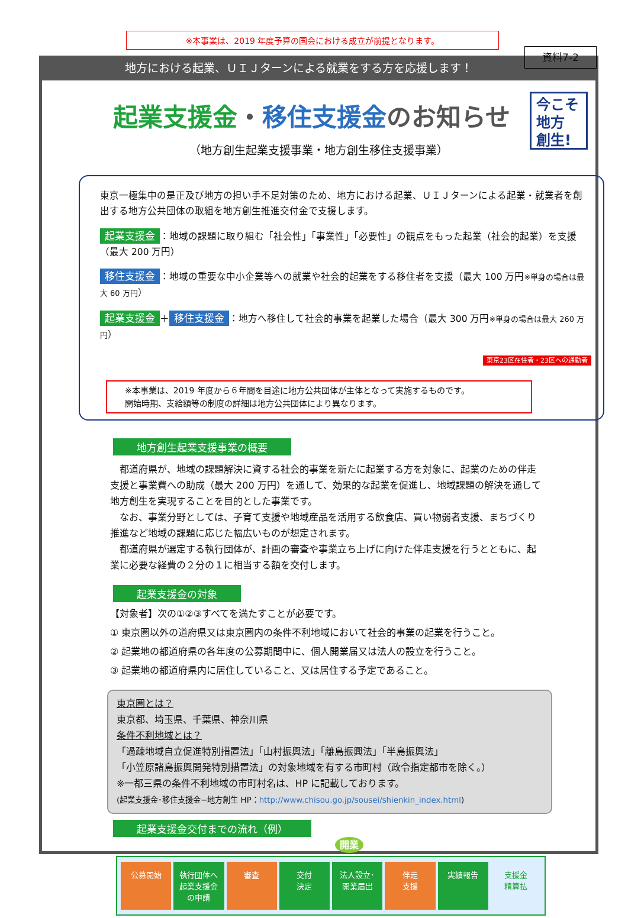資料7-2
※本事業は、2019 年度予算の国会における成立が前提となります。
地方における起業、ＵＩＪターンによる就業をする方を応援します！
今こそ
地方
創生!
起業支援金・移住支援金のお知らせ
（地方創生起業支援事業・地方創生移住支援事業）
東京一極集中の是正及び地方の担い手不足対策のため、地方における起業、ＵＩＪターンによる起業・就業者を創出する地方公共団体の取組を地方創生推進交付金で支援します。
起業支援金 ：地域の課題に取り組む「社会性」「事業性」「必要性」の観点をもった起業（社会的起業）を支援（最大 200 万円）
移住支援金 ：地域の重要な中小企業等への就業や社会的起業をする移住者を支援（最大 100 万円※単身の場合は最大 60 万円）
起業支援金 ＋ 移住支援金 ：地方へ移住して社会的事業を起業した場合（最大 300 万円※単身の場合は最大 260 万円）
東京23区在住者・23区への通勤者
※本事業は、2019 年度から６年間を目途に地方公共団体が主体となって実施するものです。
開始時期、支給額等の制度の詳細は地方公共団体により異なります。
地方創生起業支援事業の概要
　都道府県が、地域の課題解決に資する社会的事業を新たに起業する方を対象に、起業のための伴走支援と事業費への助成（最大 200 万円）を通して、効果的な起業を促進し、地域課題の解決を通して地方創生を実現することを目的とした事業です。
　なお、事業分野としては、子育て支援や地域産品を活用する飲食店、買い物弱者支援、まちづくり推進など地域の課題に応じた幅広いものが想定されます。
　都道府県が選定する執行団体が、計画の審査や事業立ち上げに向けた伴走支援を行うとともに、起業に必要な経費の２分の１に相当する額を交付します。
起業支援金の対象
【対象者】次の①②③すべてを満たすことが必要です。
① 東京圏以外の道府県又は東京圏内の条件不利地域において社会的事業の起業を行うこと。
② 起業地の都道府県の各年度の公募期間中に、個人開業届又は法人の設立を行うこと。
③ 起業地の都道府県内に居住していること、又は居住する予定であること。
東京圏とは？
東京都、埼玉県、千葉県、神奈川県
条件不利地域とは？
「過疎地域自立促進特別措置法」「山村振興法」「離島振興法」「半島振興法」
「小笠原諸島振興開発特別措置法」の対象地域を有する市町村（政令指定都市を除く。）
※一都三県の条件不利地域の市町村名は、HP に記載しております。
(起業支援金･移住支援金−地方創生 HP：http://www.chisou.go.jp/sousei/shienkin_index.html)
起業支援金交付までの流れ（例）
開業
公募開始 執行団体へ
起業支援金の申請
審査 交付
決定
法人設立･
開業届出
伴走
支援
実績報告 支援金
精算払